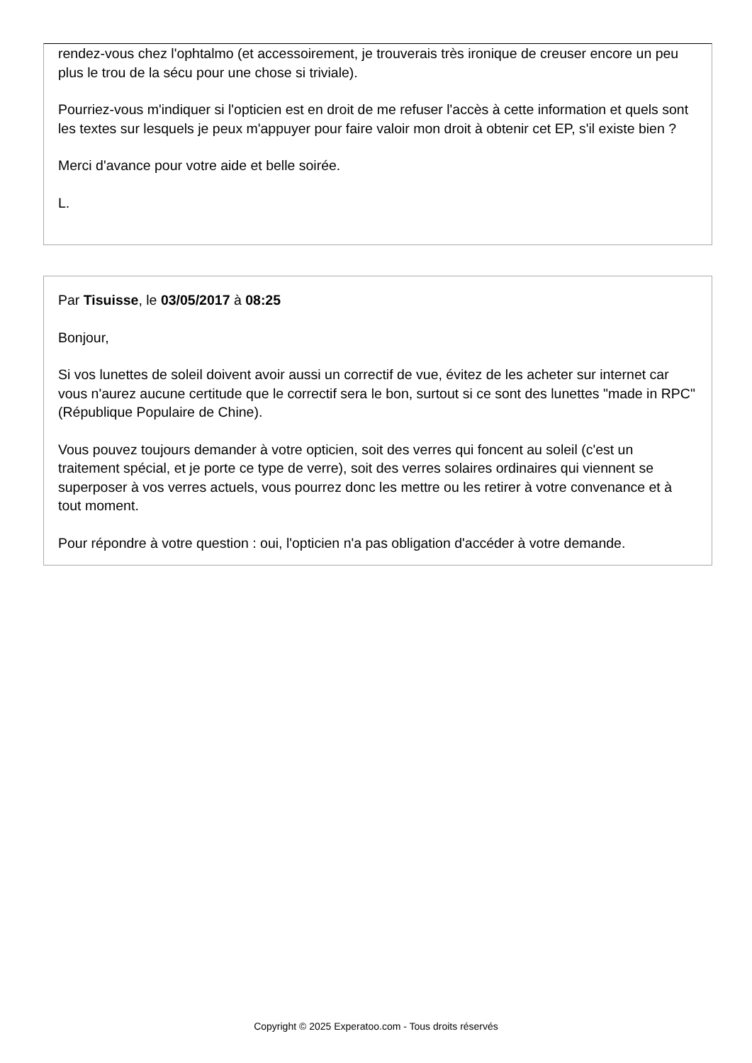rendez-vous chez l'ophtalmo (et accessoirement, je trouverais très ironique de creuser encore un peu plus le trou de la sécu pour une chose si triviale).
Pourriez-vous m'indiquer si l'opticien est en droit de me refuser l'accès à cette information et quels sont les textes sur lesquels je peux m'appuyer pour faire valoir mon droit à obtenir cet EP, s'il existe bien ?
Merci d'avance pour votre aide et belle soirée.
L.
Par Tisuisse, le 03/05/2017 à 08:25
Bonjour,
Si vos lunettes de soleil doivent avoir aussi un correctif de vue, évitez de les acheter sur internet car vous n'aurez aucune certitude que le correctif sera le bon, surtout si ce sont des lunettes "made in RPC" (République Populaire de Chine).
Vous pouvez toujours demander à votre opticien, soit des verres qui foncent au soleil (c'est un traitement spécial, et je porte ce type de verre), soit des verres solaires ordinaires qui viennent se superposer à vos verres actuels, vous pourrez donc les mettre ou les retirer à votre convenance et à tout moment.
Pour répondre à votre question : oui, l'opticien n'a pas obligation d'accéder à votre demande.
Copyright © 2025 Experatoo.com - Tous droits réservés